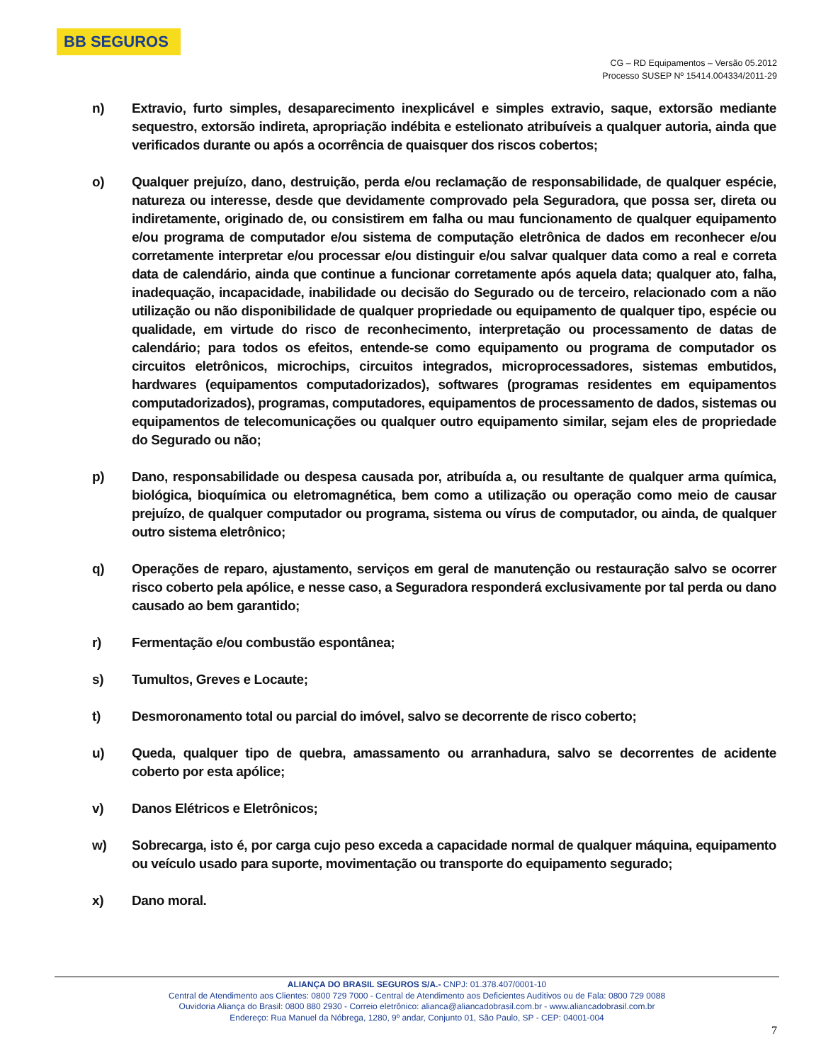BB SEGUROS
CG – RD Equipamentos – Versão 05.2012
Processo SUSEP Nº 15414.004334/2011-29
n) Extravio, furto simples, desaparecimento inexplicável e simples extravio, saque, extorsão mediante sequestro, extorsão indireta, apropriação indébita e estelionato atribuíveis a qualquer autoria, ainda que verificados durante ou após a ocorrência de quaisquer dos riscos cobertos;
o) Qualquer prejuízo, dano, destruição, perda e/ou reclamação de responsabilidade, de qualquer espécie, natureza ou interesse, desde que devidamente comprovado pela Seguradora, que possa ser, direta ou indiretamente, originado de, ou consistirem em falha ou mau funcionamento de qualquer equipamento e/ou programa de computador e/ou sistema de computação eletrônica de dados em reconhecer e/ou corretamente interpretar e/ou processar e/ou distinguir e/ou salvar qualquer data como a real e correta data de calendário, ainda que continue a funcionar corretamente após aquela data; qualquer ato, falha, inadequação, incapacidade, inabilidade ou decisão do Segurado ou de terceiro, relacionado com a não utilização ou não disponibilidade de qualquer propriedade ou equipamento de qualquer tipo, espécie ou qualidade, em virtude do risco de reconhecimento, interpretação ou processamento de datas de calendário; para todos os efeitos, entende-se como equipamento ou programa de computador os circuitos eletrônicos, microchips, circuitos integrados, microprocessadores, sistemas embutidos, hardwares (equipamentos computadorizados), softwares (programas residentes em equipamentos computadorizados), programas, computadores, equipamentos de processamento de dados, sistemas ou equipamentos de telecomunicações ou qualquer outro equipamento similar, sejam eles de propriedade do Segurado ou não;
p) Dano, responsabilidade ou despesa causada por, atribuída a, ou resultante de qualquer arma química, biológica, bioquímica ou eletromagnética, bem como a utilização ou operação como meio de causar prejuízo, de qualquer computador ou programa, sistema ou vírus de computador, ou ainda, de qualquer outro sistema eletrônico;
q) Operações de reparo, ajustamento, serviços em geral de manutenção ou restauração salvo se ocorrer risco coberto pela apólice, e nesse caso, a Seguradora responderá exclusivamente por tal perda ou dano causado ao bem garantido;
r) Fermentação e/ou combustão espontânea;
s) Tumultos, Greves e Locaute;
t) Desmoronamento total ou parcial do imóvel, salvo se decorrente de risco coberto;
u) Queda, qualquer tipo de quebra, amassamento ou arranhadura, salvo se decorrentes de acidente coberto por esta apólice;
v) Danos Elétricos e Eletrônicos;
w) Sobrecarga, isto é, por carga cujo peso exceda a capacidade normal de qualquer máquina, equipamento ou veículo usado para suporte, movimentação ou transporte do equipamento segurado;
x) Dano moral.
ALIANÇA DO BRASIL SEGUROS S/A.- CNPJ: 01.378.407/0001-10
Central de Atendimento aos Clientes: 0800 729 7000 - Central de Atendimento aos Deficientes Auditivos ou de Fala: 0800 729 0088
Ouvidoria Aliança do Brasil: 0800 880 2930 - Correio eletrônico: alianca@aliancadobrasil.com.br - www.aliancadobrasil.com.br
Endereço: Rua Manuel da Nóbrega, 1280, 9º andar, Conjunto 01, São Paulo, SP - CEP: 04001-004
7